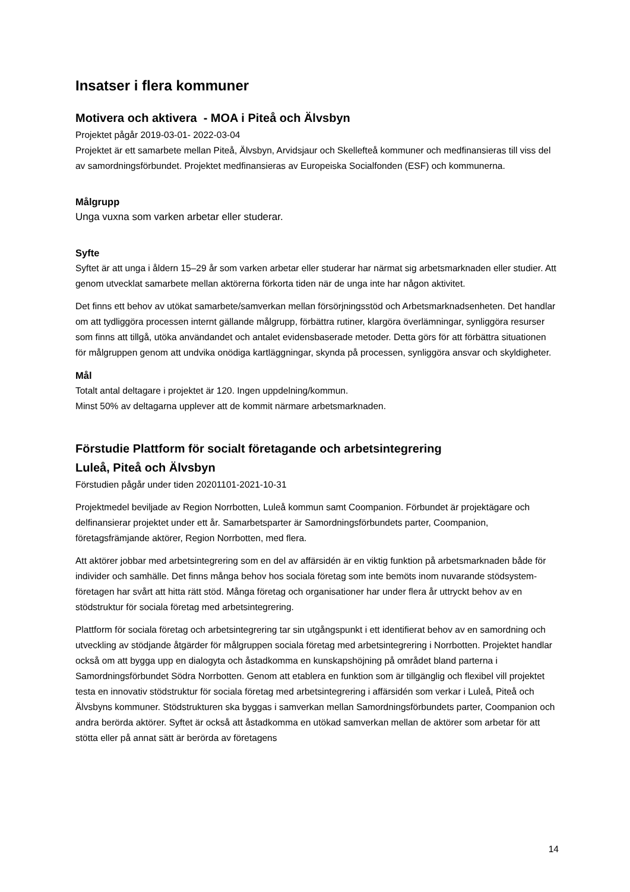Insatser i flera kommuner
Motivera och aktivera - MOA i Piteå och Älvsbyn
Projektet pågår 2019-03-01- 2022-03-04
Projektet är ett samarbete mellan Piteå, Älvsbyn, Arvidsjaur och Skellefteå kommuner och medfinansieras till viss del av samordningsförbundet. Projektet medfinansieras av Europeiska Socialfonden (ESF) och kommunerna.
Målgrupp
Unga vuxna som varken arbetar eller studerar.
Syfte
Syftet är att unga i åldern 15–29 år som varken arbetar eller studerar har närmat sig arbetsmarknaden eller studier. Att genom utvecklat samarbete mellan aktörerna förkorta tiden när de unga inte har någon aktivitet.
Det finns ett behov av utökat samarbete/samverkan mellan försörjningsstöd och Arbetsmarknadsenheten. Det handlar om att tydliggöra processen internt gällande målgrupp, förbättra rutiner, klargöra överlämningar, synliggöra resurser som finns att tillgå, utöka användandet och antalet evidensbaserade metoder. Detta görs för att förbättra situationen för målgruppen genom att undvika onödiga kartläggningar, skynda på processen, synliggöra ansvar och skyldigheter.
Mål
Totalt antal deltagare i projektet är 120. Ingen uppdelning/kommun.
Minst 50% av deltagarna upplever att de kommit närmare arbetsmarknaden.
Förstudie Plattform för socialt företagande och arbetsintegrering
Luleå, Piteå och Älvsbyn
Förstudien pågår under tiden 20201101-2021-10-31
Projektmedel beviljade av Region Norrbotten, Luleå kommun samt Coompanion. Förbundet är projektägare och delfinansierar projektet under ett år. Samarbetsparter är Samordningsförbundets parter, Coompanion, företagsfrämjande aktörer, Region Norrbotten, med flera.
Att aktörer jobbar med arbetsintegrering som en del av affärsidén är en viktig funktion på arbetsmarknaden både för individer och samhälle. Det finns många behov hos sociala företag som inte bemöts inom nuvarande stödsystem- företagen har svårt att hitta rätt stöd. Många företag och organisationer har under flera år uttryckt behov av en stödstruktur för sociala företag med arbetsintegrering.
Plattform för sociala företag och arbetsintegrering tar sin utgångspunkt i ett identifierat behov av en samordning och utveckling av stödjande åtgärder för målgruppen sociala företag med arbetsintegrering i Norrbotten. Projektet handlar också om att bygga upp en dialogyta och åstadkomma en kunskapshöjning på området bland parterna i Samordningsförbundet Södra Norrbotten. Genom att etablera en funktion som är tillgänglig och flexibel vill projektet testa en innovativ stödstruktur för sociala företag med arbetsintegrering i affärsidén som verkar i Luleå, Piteå och Älvsbyns kommuner. Stödstrukturen ska byggas i samverkan mellan Samordningsförbundets parter, Coompanion och andra berörda aktörer. Syftet är också att åstadkomma en utökad samverkan mellan de aktörer som arbetar för att stötta eller på annat sätt är berörda av företagens
14